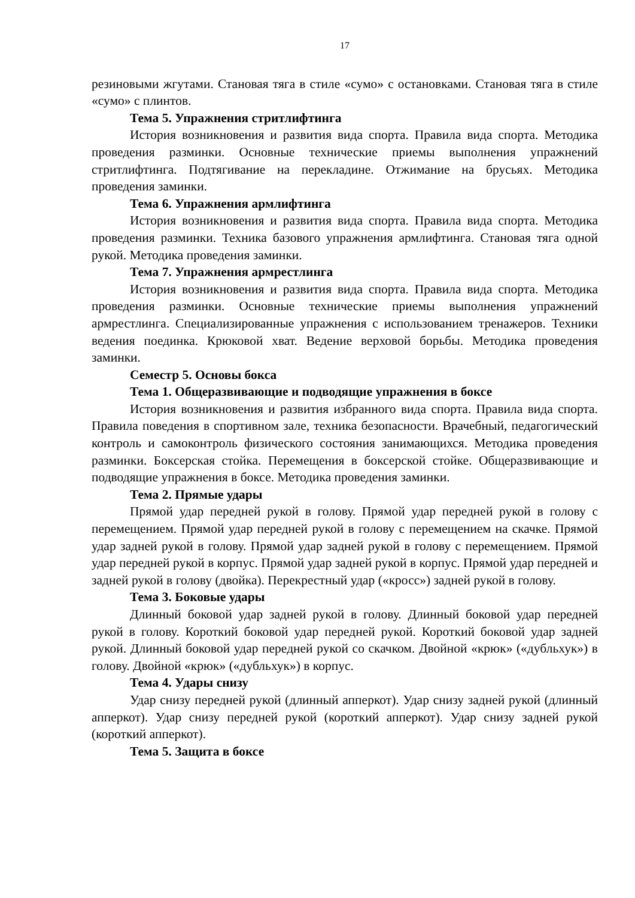17
резиновыми жгутами. Становая тяга в стиле «сумо» с остановками. Становая тяга в стиле «сумо» с плинтов.
Тема 5. Упражнения стритлифтинга
История возникновения и развития вида спорта. Правила вида спорта. Методика проведения разминки. Основные технические приемы выполнения упражнений стритлифтинга. Подтягивание на перекладине. Отжимание на брусьях. Методика проведения заминки.
Тема 6. Упражнения армлифтинга
История возникновения и развития вида спорта. Правила вида спорта. Методика проведения разминки. Техника базового упражнения армлифтинга. Становая тяга одной рукой. Методика проведения заминки.
Тема 7. Упражнения армрестлинга
История возникновения и развития вида спорта. Правила вида спорта. Методика проведения разминки. Основные технические приемы выполнения упражнений армрестлинга. Специализированные упражнения с использованием тренажеров. Техники ведения поединка. Крюковой хват. Ведение верховой борьбы. Методика проведения заминки.
Семестр 5. Основы бокса
Тема 1. Общеразвивающие и подводящие упражнения в боксе
История возникновения и развития избранного вида спорта. Правила вида спорта. Правила поведения в спортивном зале, техника безопасности. Врачебный, педагогический контроль и самоконтроль физического состояния занимающихся. Методика проведения разминки. Боксерская стойка. Перемещения в боксерской стойке. Общеразвивающие и подводящие упражнения в боксе. Методика проведения заминки.
Тема 2. Прямые удары
Прямой удар передней рукой в голову. Прямой удар передней рукой в голову с перемещением. Прямой удар передней рукой в голову с перемещением на скачке. Прямой удар задней рукой в голову. Прямой удар задней рукой в голову с перемещением. Прямой удар передней рукой в корпус. Прямой удар задней рукой в корпус. Прямой удар передней и задней рукой в голову (двойка). Перекрестный удар («кросс») задней рукой в голову.
Тема 3. Боковые удары
Длинный боковой удар задней рукой в голову. Длинный боковой удар передней рукой в голову. Короткий боковой удар передней рукой. Короткий боковой удар задней рукой. Длинный боковой удар передней рукой со скачком. Двойной «крюк» («дубльхук») в голову. Двойной «крюк» («дубльхук») в корпус.
Тема 4. Удары снизу
Удар снизу передней рукой (длинный апперкот). Удар снизу задней рукой (длинный апперкот). Удар снизу передней рукой (короткий апперкот). Удар снизу задней рукой (короткий апперкот).
Тема 5. Защита в боксе